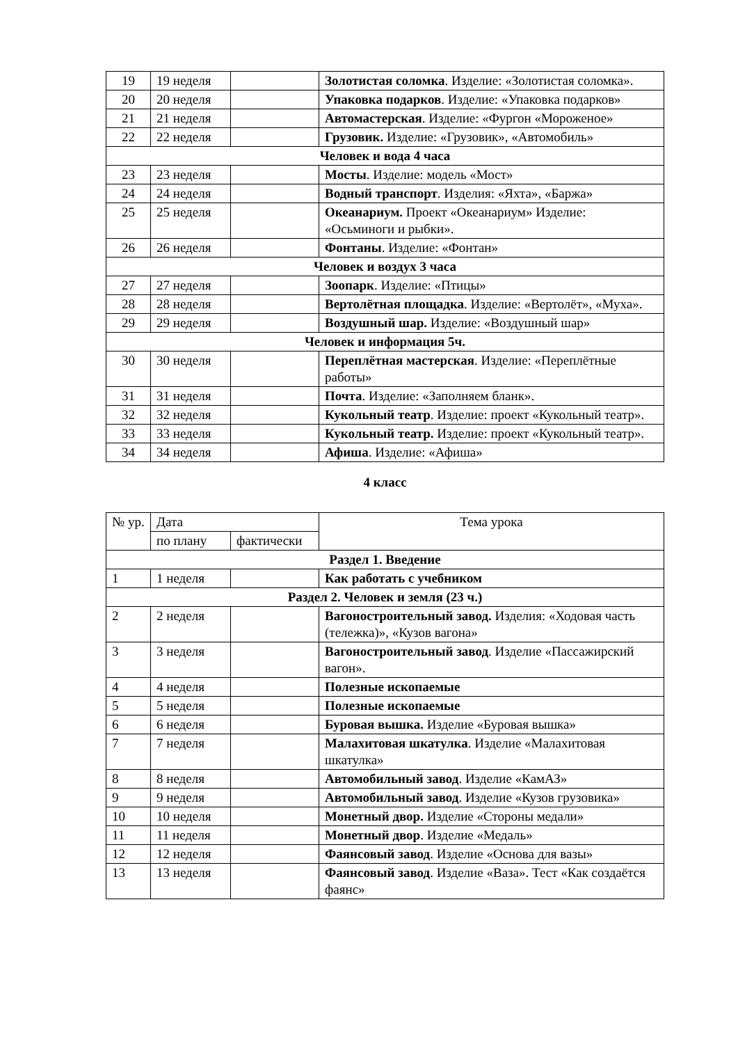| 19 | 19 неделя | | Золотистая соломка . Изделие: «Золотистая соломка». |
| 20 | 20 неделя | | Упаковка подарков . Изделие: «Упаковка подарков» |
| 21 | 21 неделя | | Автомастерская . Изделие: «Фургон «Мороженое» |
| 22 | 22 неделя | | Грузовик. Изделие: «Грузовик», «Автомобиль» |
| Человек и вода 4 часа | | | |
| 23 | 23 неделя | | Мосты . Изделие: модель «Мост» |
| 24 | 24 неделя | | Водный транспорт . Изделия: «Яхта», «Баржа» |
| 25 | 25 неделя | | Океанариум. Проект «Океанариум» Изделие: «Осьминоги и рыбки». |
| 26 | 26 неделя | | Фонтаны . Изделие: «Фонтан» |
| Человек и воздух 3 часа | | | |
| 27 | 27 неделя | | Зоопарк . Изделие: «Птицы» |
| 28 | 28 неделя | | Вертолётная площадка . Изделие: «Вертолёт», «Муха». |
| 29 | 29 неделя | | Воздушный шар. Изделие: «Воздушный шар» |
| Человек и информация 5ч. | | | |
| 30 | 30 неделя | | Переплётная мастерская . Изделие: «Переплётные работы» |
| 31 | 31 неделя | | Почта . Изделие: «Заполняем бланк». |
| 32 | 32 неделя | | Кукольный театр . Изделие: проект «Кукольный театр». |
| 33 | 33 неделя | | Кукольный театр. Изделие: проект «Кукольный театр». |
| 34 | 34 неделя | | Афиша . Изделие: «Афиша» |
4 класс
| № ур. | Дата | | Тема урока |
| --- | --- | --- | --- |
| | по плану | фактически | |
| Раздел 1. Введение | | | |
| 1 | 1 неделя | | Как работать с учебником |
| Раздел 2. Человек и земля (23 ч.) | | | |
| 2 | 2 неделя | | Вагоностроительный завод. Изделия: «Ходовая часть (тележка)», «Кузов вагона» |
| 3 | 3 неделя | | Вагоностроительный завод . Изделие «Пассажирский вагон». |
| 4 | 4 неделя | | Полезные ископаемые |
| 5 | 5 неделя | | Полезные ископаемые |
| 6 | 6 неделя | | Буровая вышка. Изделие «Буровая вышка» |
| 7 | 7 неделя | | Малахитовая шкатулка . Изделие «Малахитовая шкатулка» |
| 8 | 8 неделя | | Автомобильный завод . Изделие «КамАЗ» |
| 9 | 9 неделя | | Автомобильный завод . Изделие «Кузов грузовика» |
| 10 | 10 неделя | | Монетный двор. Изделие «Стороны медали» |
| 11 | 11 неделя | | Монетный двор . Изделие «Медаль» |
| 12 | 12 неделя | | Фаянсовый завод . Изделие «Основа для вазы» |
| 13 | 13 неделя | | Фаянсовый завод . Изделие «Ваза». Тест «Как создаётся фаянс» |